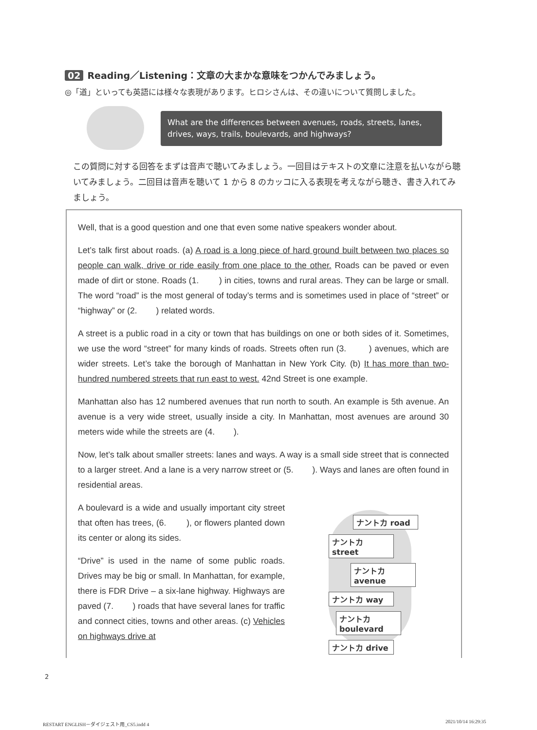02 Reading／Listening：文章の大まかな意味をつかんでみましょう。
◎「道」といっても英語には様々な表現があります。ヒロシさんは、その違いについて質問しました。
What are the differences between avenues, roads, streets, lanes, drives, ways, trails, boulevards, and highways?
この質問に対する回答をまずは音声で聴いてみましょう。一回目はテキストの文章に注意を払いながら聴いてみましょう。二回目は音声を聴いて 1 から 8 のカッコに入る表現を考えながら聴き、書き入れてみましょう。
Well, that is a good question and one that even some native speakers wonder about.
Let’s talk first about roads. (a) A road is a long piece of hard ground built between two places so people can walk, drive or ride easily from one place to the other. Roads can be paved or even made of dirt or stone. Roads (1. ) in cities, towns and rural areas. They can be large or small. The word “road” is the most general of today’s terms and is sometimes used in place of “street” or “highway” or (2. ) related words.
A street is a public road in a city or town that has buildings on one or both sides of it. Sometimes, we use the word “street” for many kinds of roads. Streets often run (3. ) avenues, which are wider streets. Let’s take the borough of Manhattan in New York City. (b) It has more than two-hundred numbered streets that run east to west. 42nd Street is one example.
Manhattan also has 12 numbered avenues that run north to south. An example is 5th avenue. An avenue is a very wide street, usually inside a city. In Manhattan, most avenues are around 30 meters wide while the streets are (4. ).
Now, let’s talk about smaller streets: lanes and ways. A way is a small side street that is connected to a larger street. And a lane is a very narrow street or (5. ). Ways and lanes are often found in residential areas.
A boulevard is a wide and usually important city street that often has trees, (6. ), or flowers planted down its center or along its sides.
“Drive” is used in the name of some public roads. Drives may be big or small. In Manhattan, for example, there is FDR Drive – a six-lane highway. Highways are paved (7. ) roads that have several lanes for traffic and connect cities, towns and other areas. (c) Vehicles on highways drive at
ナントカ road
ナントカ street
ナントカ avenue
ナントカ way
ナントカ boulevard
ナントカ drive
2
RESTART ENGLISH－ダイジェスト用_CS5.indd 4
2021/10/14 16:29:35